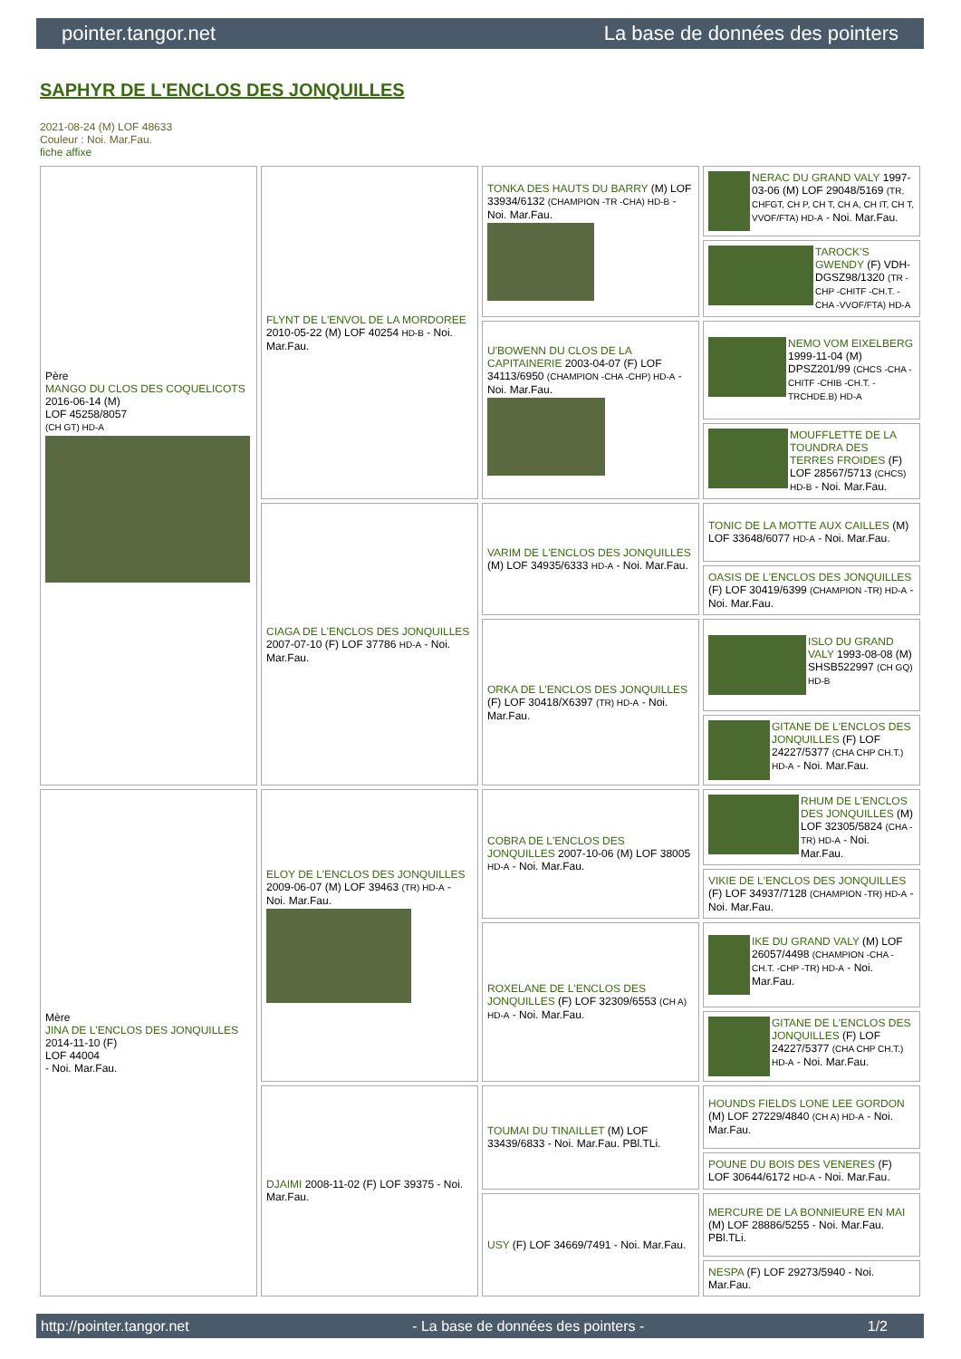pointer.tangor.net La base de données des pointers
SAPHYR DE L'ENCLOS DES JONQUILLES
2021-08-24 (M) LOF 48633
Couleur : Noi. Mar.Fau.
fiche affixe
| Père MANGO DU CLOS DES COQUELICOTS 2016-06-14 (M) LOF 45258/8057 (CH GT) HD-A | FLYNT DE L'ENVOL DE LA MORDOREE 2010-05-22 (M) LOF 40254 HD-B - Noi. Mar.Fau. | TONKA DES HAUTS DU BARRY (M) LOF 33934/6132 (CHAMPION -TR -CHA) HD-B - Noi. Mar.Fau. | NERAC DU GRAND VALY 1997-03-06 (M) LOF 29048/5169 (TR, CHFGT, CH P, CH T, CH A, CH IT, CH T, VVOF/FTA) HD-A - Noi. Mar.Fau. |
| | | | TAROCK'S GWENDY (F) VDH-DGSZ98/1320 (TR -CHP -CHITF -CH.T. -CHA -VVOF/FTA) HD-A |
| | | U'BOWENN DU CLOS DE LA CAPITAINERIE 2003-04-07 (F) LOF 34113/6950 (CHAMPION -CHA -CHP) HD-A - Noi. Mar.Fau. | NEMO VOM EIXELBERG 1999-11-04 (M) DPSZ201/99 (CHCS -CHA -CHITF -CHIB -CH.T. -TRCHDE.B) HD-A |
| | | | MOUFFLETTE DE LA TOUNDRA DES TERRES FROIDES (F) LOF 28567/5713 (CHCS) HD-B - Noi. Mar.Fau. |
| | CIAGA DE L'ENCLOS DES JONQUILLES 2007-07-10 (F) LOF 37786 HD-A - Noi. Mar.Fau. | VARIM DE L'ENCLOS DES JONQUILLES (M) LOF 34935/6333 HD-A - Noi. Mar.Fau. | TONIC DE LA MOTTE AUX CAILLES (M) LOF 33648/6077 HD-A - Noi. Mar.Fau. |
| | | | OASIS DE L'ENCLOS DES JONQUILLES (F) LOF 30419/6399 (CHAMPION -TR) HD-A - Noi. Mar.Fau. |
| | | ORKA DE L'ENCLOS DES JONQUILLES (F) LOF 30418/X6397 (TR) HD-A - Noi. Mar.Fau. | ISLO DU GRAND VALY 1993-08-08 (M) SHSB522997 (CH GQ) HD-B |
| | | | GITANE DE L'ENCLOS DES JONQUILLES (F) LOF 24227/5377 (CHA CHP CH.T.) HD-A - Noi. Mar.Fau. |
| Mère JINA DE L'ENCLOS DES JONQUILLES 2014-11-10 (F) LOF 44004 - Noi. Mar.Fau. | ELOY DE L'ENCLOS DES JONQUILLES 2009-06-07 (M) LOF 39463 (TR) HD-A - Noi. Mar.Fau. | COBRA DE L'ENCLOS DES JONQUILLES 2007-10-06 (M) LOF 38005 HD-A - Noi. Mar.Fau. | RHUM DE L'ENCLOS DES JONQUILLES (M) LOF 32305/5824 (CHA -TR) HD-A - Noi. Mar.Fau. |
| | | | VIKIE DE L'ENCLOS DES JONQUILLES (F) LOF 34937/7128 (CHAMPION -TR) HD-A - Noi. Mar.Fau. |
| | | ROXELANE DE L'ENCLOS DES JONQUILLES (F) LOF 32309/6553 (CH A) HD-A - Noi. Mar.Fau. | IKE DU GRAND VALY (M) LOF 26057/4498 (CHAMPION -CHA -CH.T. -CHP -TR) HD-A - Noi. Mar.Fau. |
| | | | GITANE DE L'ENCLOS DES JONQUILLES (F) LOF 24227/5377 (CHA CHP CH.T.) HD-A - Noi. Mar.Fau. |
| | DJAIMI 2008-11-02 (F) LOF 39375 - Noi. Mar.Fau. | TOUMAI DU TINAILLET (M) LOF 33439/6833 - Noi. Mar.Fau. PBl.TLi. | HOUNDS FIELDS LONE LEE GORDON (M) LOF 27229/4840 (CH A) HD-A - Noi. Mar.Fau. |
| | | | POUNE DU BOIS DES VENERES (F) LOF 30644/6172 HD-A - Noi. Mar.Fau. |
| | | USY (F) LOF 34669/7491 - Noi. Mar.Fau. | MERCURE DE LA BONNIEURE EN MAI (M) LOF 28886/5255 - Noi. Mar.Fau. PBl.TLi. |
| | | | NESPA (F) LOF 29273/5940 - Noi. Mar.Fau. |
http://pointer.tangor.net - La base de données des pointers - 1/2